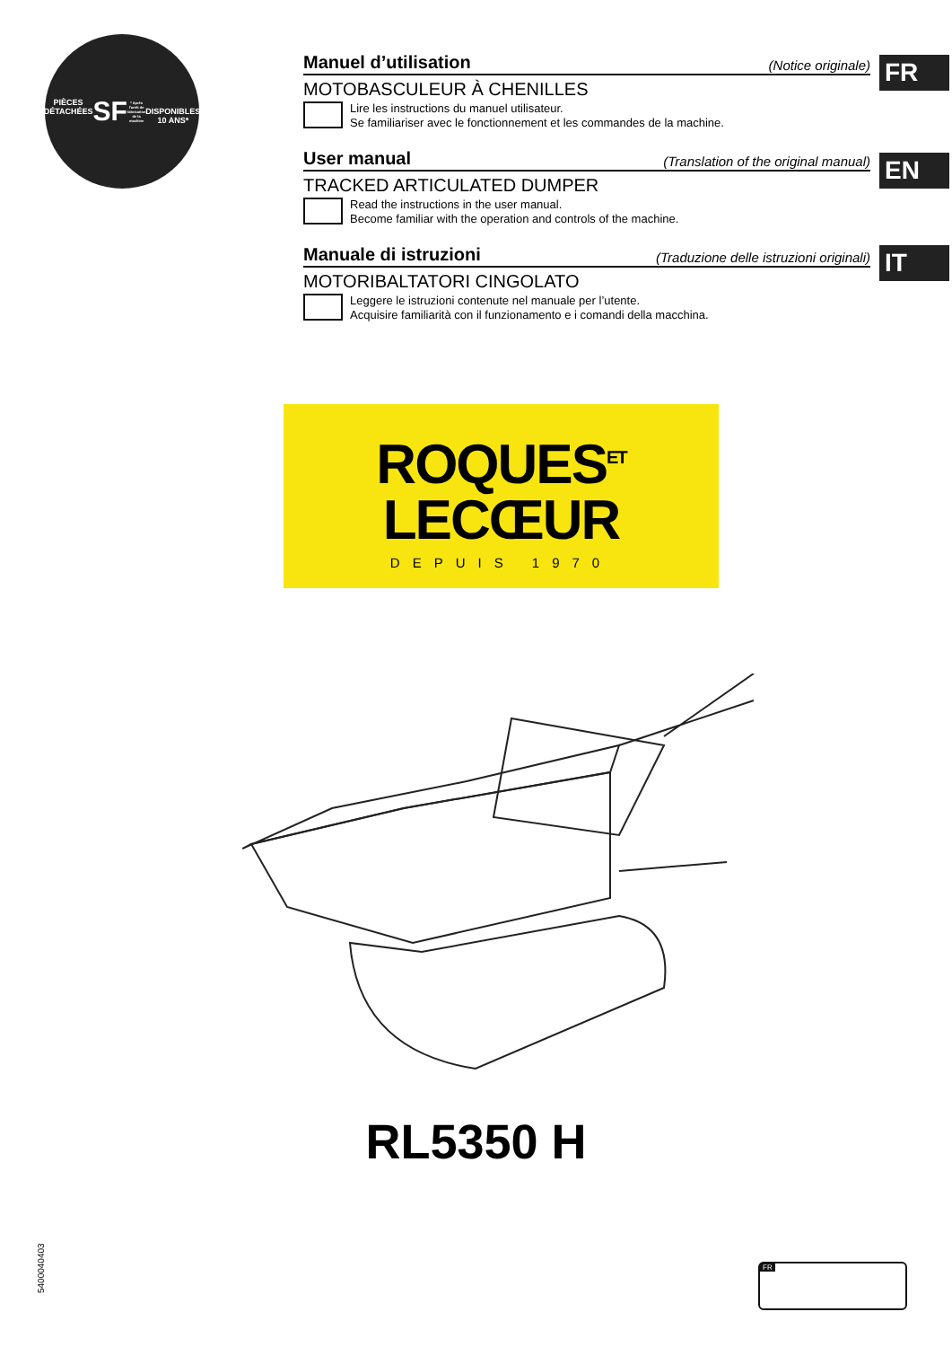PIÈCES DÉTACHÉES
SF
* Après l'arrêt de fabrication de la machine
DISPONIBLES 10 ANS*
Manuel d’utilisation (Notice originale)
MOTOBASCULEUR À CHENILLES
Lire les instructions du manuel utilisateur.
Se familiariser avec le fonctionnement et les commandes de la machine.
FR
User manual (Translation of the original manual)
TRACKED ARTICULATED DUMPER
Read the instructions in the user manual.
Become familiar with the operation and controls of the machine.
EN
Manuale di istruzioni (Traduzione delle istruzioni originali)
MOTORIBALTATORI CINGOLATO
Leggere le istruzioni contenute nel manuale per l’utente.
Acquisire familiarità con il funzionamento e i comandi della macchina.
IT
ROQUES<sup>ET</sup>
LECŒUR
DEPUIS 1970
RL5350 H
5400040403
FR